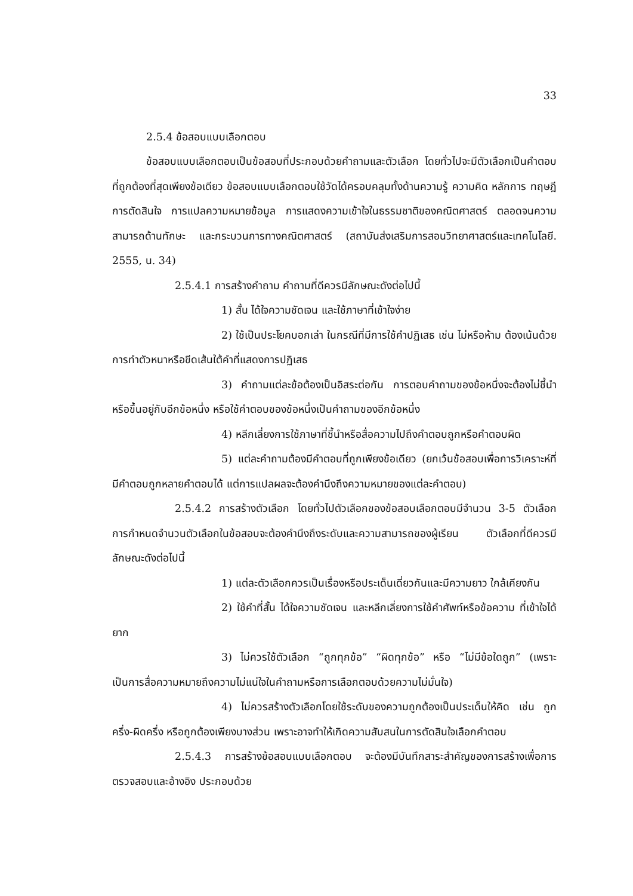33
2.5.4 ข้อสอบแบบเลือกตอบ
ข้อสอบแบบเลือกตอบเป็นข้อสอบที่ประกอบด้วยคำถามและตัวเลือก โดยทั่วไปจะมีตัวเลือกเป็นคำตอบที่ถูกต้องที่สุดเพียงข้อเดียว ข้อสอบแบบเลือกตอบใช้วัดได้ครอบคลุมทั้งด้านความรู้ ความคิด หลักการ ทฤษฎี การตัดสินใจ การแปลความหมายข้อมูล การแสดงความเข้าใจในธรรมชาติของคณิตศาสตร์ ตลอดจนความสามารถด้านทักษะ และกระบวนการทางคณิตศาสตร์ (สถาบันส่งเสริมการสอนวิทยาศาสตร์และเทคโนโลยี. 2555, น. 34)
2.5.4.1 การสร้างคำถาม คำถามที่ดีควรมีลักษณะดังต่อไปนี้
1) สั้น ได้ใจความชัดเจน และใช้ภาษาที่เข้าใจง่าย
2) ใช้เป็นประโยคบอกเล่า ในกรณีที่มีการใช้คำปฏิเสธ เช่น ไม่หรือห้าม ต้องเน้นด้วยการทำตัวหนาหรือขีดเส้นใต้คำที่แสดงการปฏิเสธ
3) คำถามแต่ละข้อต้องเป็นอิสระต่อกัน การตอบคำถามของข้อหนึ่งจะต้องไม่ชี้นำหรือขึ้นอยู่กับอีกข้อหนึ่ง หรือใช้คำตอบของข้อหนึ่งเป็นคำถามของอีกข้อหนึ่ง
4) หลีกเลี่ยงการใช้ภาษาที่ชี้นำหรือสื่อความไปถึงคำตอบถูกหรือคำตอบผิด
5) แต่ละคำถามต้องมีคำตอบที่ถูกเพียงข้อเดียว (ยกเว้นข้อสอบเพื่อการวิเคราะห์ที่มีคำตอบถูกหลายคำตอบได้ แต่การแปลผลจะต้องคำนึงถึงความหมายของแต่ละคำตอบ)
2.5.4.2 การสร้างตัวเลือก โดยทั่วไปตัวเลือกของข้อสอบเลือกตอบมีจำนวน 3-5 ตัวเลือก การกำหนดจำนวนตัวเลือกในข้อสอบจะต้องคำนึงถึงระดับและความสามารถของผู้เรียน ตัวเลือกที่ดีควรมีลักษณะดังต่อไปนี้
1) แต่ละตัวเลือกควรเป็นเรื่องหรือประเด็นเดี่ยวกันและมีความยาว ใกล้เคียงกัน
2) ใช้คำที่สั้น ได้ใจความชัดเจน และหลีกเลี่ยงการใช้คำศัพท์หรือข้อความ ที่เข้าใจได้ยาก
3) ไม่ควรใช้ตัวเลือก “ถูกทุกข้อ” “ผิดทุกข้อ” หรือ “ไม่มีข้อใดถูก” (เพราะเป็นการสื่อความหมายถึงความไม่แน่ใจในคำถามหรือการเลือกตอบด้วยความไม่มั่นใจ)
4) ไม่ควรสร้างตัวเลือกโดยใช้ระดับของความถูกต้องเป็นประเด็นให้คิด เช่น ถูกครึ่ง-ผิดครึ่ง หรือถูกต้องเพียงบางส่วน เพราะอาจทำให้เกิดความสับสนในการตัดสินใจเลือกคำตอบ
2.5.4.3 การสร้างข้อสอบแบบเลือกตอบ จะต้องมีบันทึกสาระสำคัญของการสร้างเพื่อการตรวจสอบและอ้างอิง ประกอบด้วย